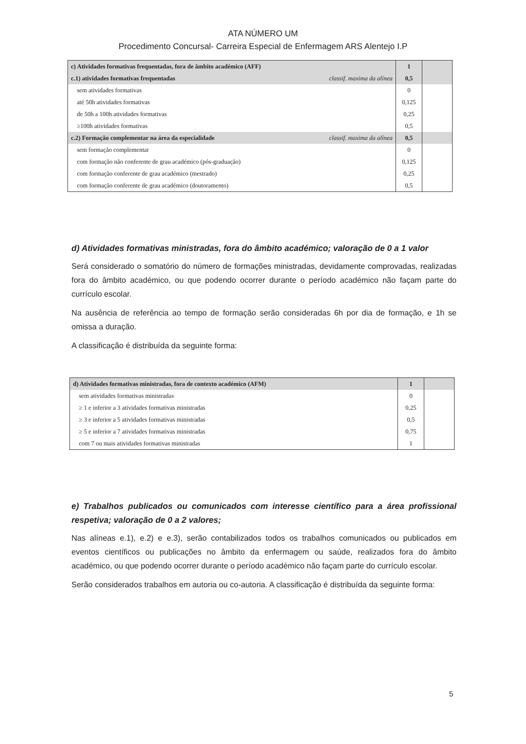ATA NÚMERO UM
Procedimento Concursal- Carreira Especial de Enfermagem ARS Alentejo I.P
| c) Atividades formativas frequentadas, fora de âmbito académico (AFF) | | 1 | |
| c.1) atividades formativas frequentadas | classif. maxima da alínea | 0,5 | |
| sem atividades formativas | | 0 | |
| até 50h atividades formativas | | 0,125 | |
| de 50h a 100h atividades formativas | | 0,25 | |
| ≥100h atividades formativas | | 0,5 | |
| c.2) Formação complementar na área da especialidade | classif. maxima da alínea | 0,5 | |
| sem formação complementar | | 0 | |
| com formação não conferente de grau académico (pós-graduação) | | 0,125 | |
| com formação conferente de grau académico (mestrado) | | 0,25 | |
| com formação conferente de grau académico (doutoramento) | | 0,5 | |
d) Atividades formativas ministradas, fora do âmbito académico; valoração de 0 a 1 valor
Será considerado o somatório do número de formações ministradas, devidamente comprovadas, realizadas fora do âmbito académico, ou que podendo ocorrer durante o período académico não façam parte do currículo escolar.
Na ausência de referência ao tempo de formação serão consideradas 6h por dia de formação, e 1h se omissa a duração.
A classificação é distribuída da seguinte forma:
| d) Atividades formativas ministradas, fora de contexto académico (AFM) | 1 | |
| sem atividades formativas ministradas | 0 | |
| ≥ 1 e inferior a 3 atividades formativas ministradas | 0,25 | |
| ≥ 3 e inferior a 5 atividades formativas ministradas | 0,5 | |
| ≥ 5 e inferior a 7 atividades formativas ministradas | 0,75 | |
| com 7 ou mais atividades formativas ministradas | 1 | |
e) Trabalhos publicados ou comunicados com interesse científico para a área profissional respetiva; valoração de 0 a 2 valores;
Nas alíneas e.1), e.2) e e.3), serão contabilizados todos os trabalhos comunicados ou publicados em eventos científicos ou publicações no âmbito da enfermagem ou saúde, realizados fora do âmbito académico, ou que podendo ocorrer durante o período académico não façam parte do currículo escolar.
Serão considerados trabalhos em autoria ou co-autoria. A classificação é distribuída da seguinte forma:
5